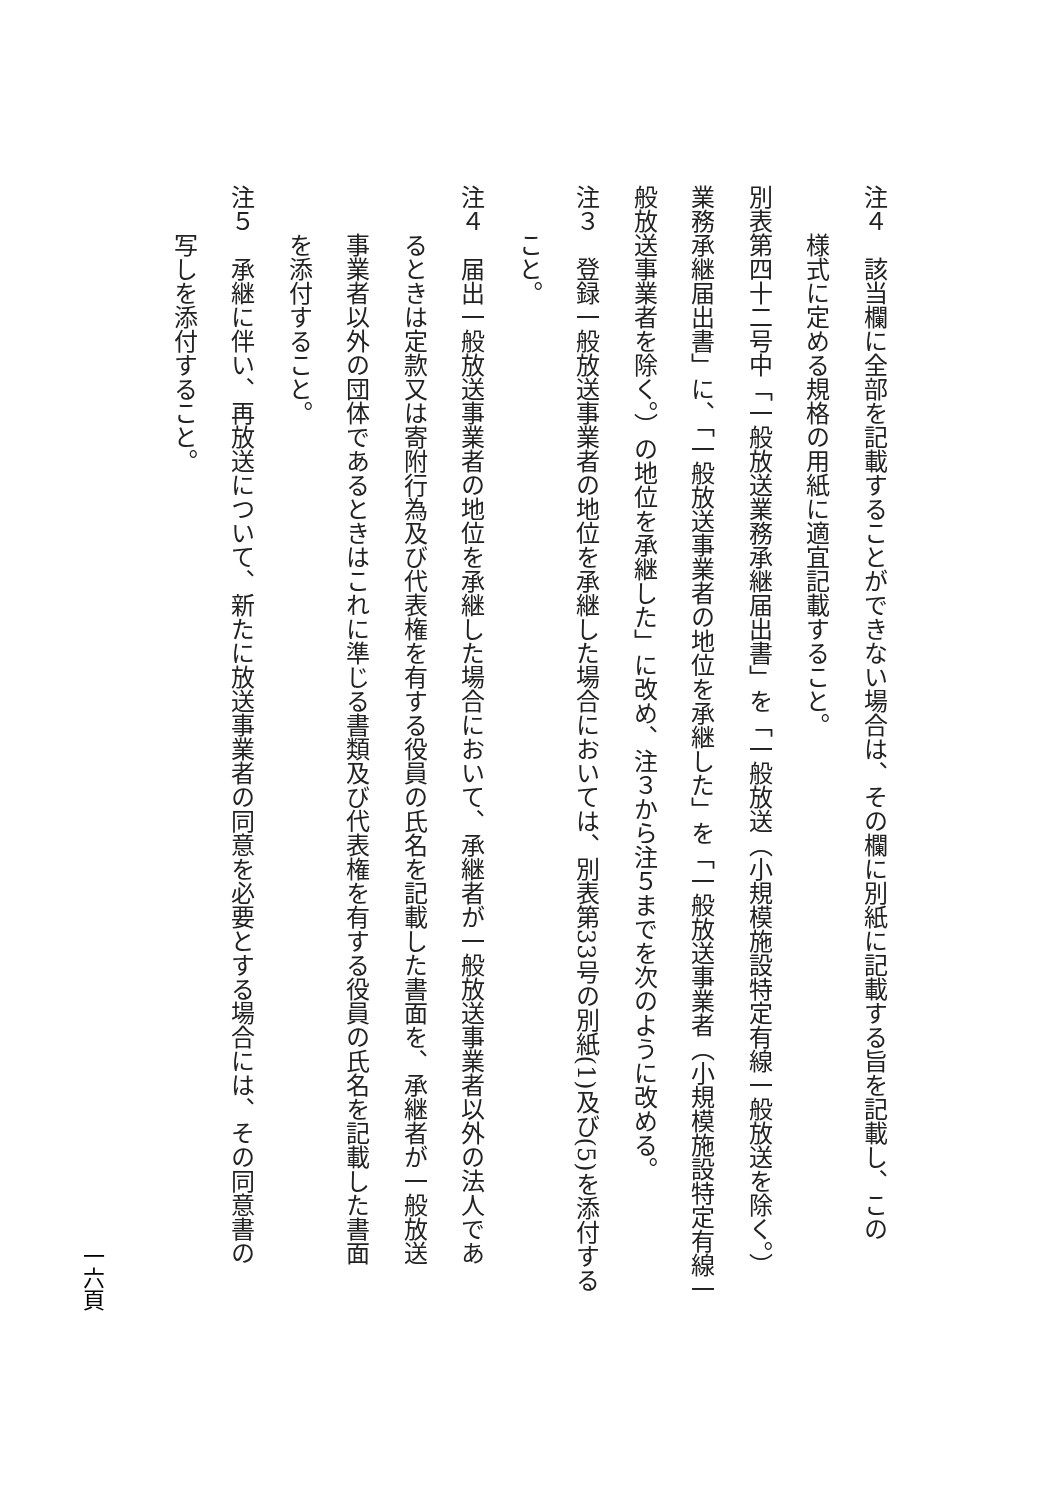注４　該当欄に全部を記載することができない場合は、その欄に別紙に記載する旨を記載し、この
様式に定める規格の用紙に適宜記載すること。
別表第四十二号中「一般放送業務承継届出書」を「一般放送（小規模施設特定有線一般放送を除く。）
業務承継届出書」に、「一般放送事業者の地位を承継した」を「一般放送事業者（小規模施設特定有線一
般放送事業者を除く。）の地位を承継した」に改め、注３から注５までを次のように改める。
注３　登録一般放送事業者の地位を承継した場合においては、別表第33号の別紙(1)及び(5)を添付する
こと。
注４　届出一般放送事業者の地位を承継した場合において、承継者が一般放送事業者以外の法人であ
るときは定款又は寄附行為及び代表権を有する役員の氏名を記載した書面を、承継者が一般放送
事業者以外の団体であるときはこれに準じる書類及び代表権を有する役員の氏名を記載した書面
を添付すること。
注５　承継に伴い、再放送について、新たに放送事業者の同意を必要とする場合には、その同意書の
写しを添付すること。
一六頁